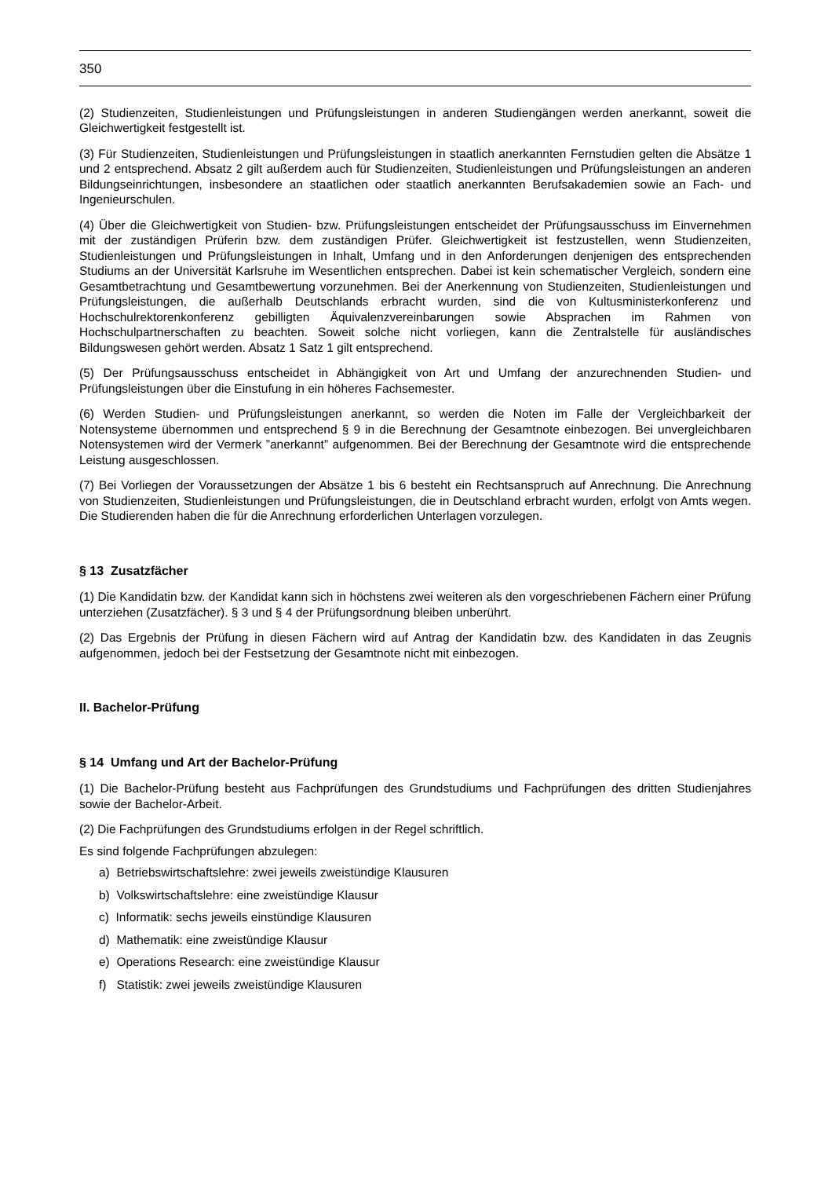350
(2) Studienzeiten, Studienleistungen und Prüfungsleistungen in anderen Studiengängen werden anerkannt, soweit die Gleichwertigkeit festgestellt ist.
(3) Für Studienzeiten, Studienleistungen und Prüfungsleistungen in staatlich anerkannten Fernstudien gelten die Absätze 1 und 2 entsprechend. Absatz 2 gilt außerdem auch für Studienzeiten, Studienleistungen und Prüfungsleistungen an anderen Bildungseinrichtungen, insbesondere an staatlichen oder staatlich anerkannten Berufsakademien sowie an Fach- und Ingenieurschulen.
(4) Über die Gleichwertigkeit von Studien- bzw. Prüfungsleistungen entscheidet der Prüfungsausschuss im Einvernehmen mit der zuständigen Prüferin bzw. dem zuständigen Prüfer. Gleichwertigkeit ist festzustellen, wenn Studienzeiten, Studienleistungen und Prüfungsleistungen in Inhalt, Umfang und in den Anforderungen denjenigen des entsprechenden Studiums an der Universität Karlsruhe im Wesentlichen entsprechen. Dabei ist kein schematischer Vergleich, sondern eine Gesamtbetrachtung und Gesamtbewertung vorzunehmen. Bei der Anerkennung von Studienzeiten, Studienleistungen und Prüfungsleistungen, die außerhalb Deutschlands erbracht wurden, sind die von Kultusministerkonferenz und Hochschulrektorenkonferenz gebilligten Äquivalenzvereinbarungen sowie Absprachen im Rahmen von Hochschulpartnerschaften zu beachten. Soweit solche nicht vorliegen, kann die Zentralstelle für ausländisches Bildungswesen gehört werden. Absatz 1 Satz 1 gilt entsprechend.
(5) Der Prüfungsausschuss entscheidet in Abhängigkeit von Art und Umfang der anzurechnenden Studien- und Prüfungsleistungen über die Einstufung in ein höheres Fachsemester.
(6) Werden Studien- und Prüfungsleistungen anerkannt, so werden die Noten im Falle der Vergleichbarkeit der Notensysteme übernommen und entsprechend § 9 in die Berechnung der Gesamtnote einbezogen. Bei unvergleichbaren Notensystemen wird der Vermerk ”anerkannt” aufgenommen. Bei der Berechnung der Gesamtnote wird die entsprechende Leistung ausgeschlossen.
(7) Bei Vorliegen der Voraussetzungen der Absätze 1 bis 6 besteht ein Rechtsanspruch auf Anrechnung. Die Anrechnung von Studienzeiten, Studienleistungen und Prüfungsleistungen, die in Deutschland erbracht wurden, erfolgt von Amts wegen. Die Studierenden haben die für die Anrechnung erforderlichen Unterlagen vorzulegen.
§ 13 Zusatzfächer
(1) Die Kandidatin bzw. der Kandidat kann sich in höchstens zwei weiteren als den vorgeschriebenen Fächern einer Prüfung unterziehen (Zusatzfächer). § 3 und § 4 der Prüfungsordnung bleiben unberührt.
(2) Das Ergebnis der Prüfung in diesen Fächern wird auf Antrag der Kandidatin bzw. des Kandidaten in das Zeugnis aufgenommen, jedoch bei der Festsetzung der Gesamtnote nicht mit einbezogen.
II. Bachelor-Prüfung
§ 14 Umfang und Art der Bachelor-Prüfung
(1) Die Bachelor-Prüfung besteht aus Fachprüfungen des Grundstudiums und Fachprüfungen des dritten Studienjahres sowie der Bachelor-Arbeit.
(2) Die Fachprüfungen des Grundstudiums erfolgen in der Regel schriftlich.
Es sind folgende Fachprüfungen abzulegen:
a) Betriebswirtschaftslehre: zwei jeweils zweistündige Klausuren
b) Volkswirtschaftslehre: eine zweistündige Klausur
c) Informatik: sechs jeweils einstündige Klausuren
d) Mathematik: eine zweistündige Klausur
e) Operations Research: eine zweistündige Klausur
f) Statistik: zwei jeweils zweistündige Klausuren